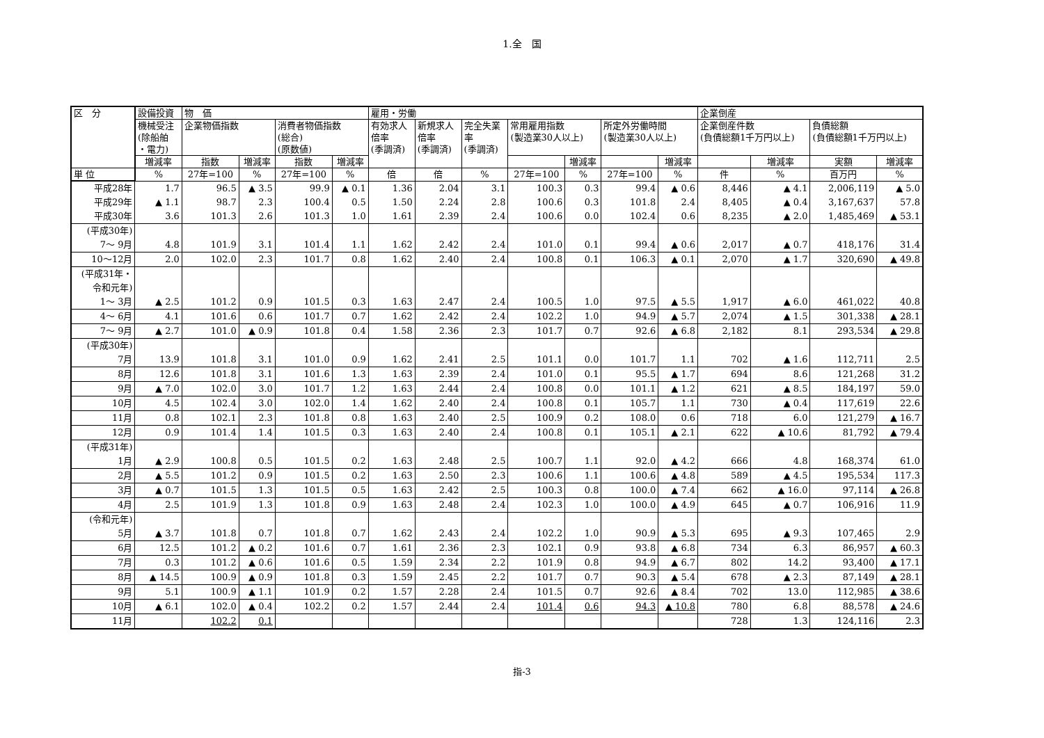1.全　国
| 区 分 | 設備投資 | 物 価 | | | | 雇用・労働 | | | | | | | 企業倒産 | | | |
| --- | --- | --- | --- | --- | --- | --- | --- | --- | --- | --- | --- | --- | --- | --- | --- | --- |
| | 機械受注 (除船舶 ・電力) | 企業物価指数 | | 消費者物価指数 (総合) (原数値) | | 有効求人 倍率 (季調済) | 新規求人 倍率 (季調済) | 完全失業 率 (季調済) | 常用雇用指数 (製造業30人以上) | | 所定外労働時間 (製造業30人以上) | | 企業倒産件数 (負債総額1千万円以上) | | 負債総額 (負債総額1千万円以上) | |
| | 増減率 | 指数 | 増減率 | 指数 | 増減率 | | | | | 増減率 | | 増減率 | | 増減率 | 実額 | 増減率 |
| 単 位 | % | 27年=100 | % | 27年=100 | % | 倍 | 倍 | % | 27年=100 | % | 27年=100 | % | 件 | % | 百万円 | % |
| 平成28年 | 1.7 | 96.5 | ▲ 3.5 | 99.9 | ▲ 0.1 | 1.36 | 2.04 | 3.1 | 100.3 | 0.3 | 99.4 | ▲ 0.6 | 8,446 | ▲ 4.1 | 2,006,119 | ▲ 5.0 |
| 平成29年 | ▲ 1.1 | 98.7 | 2.3 | 100.4 | 0.5 | 1.50 | 2.24 | 2.8 | 100.6 | 0.3 | 101.8 | 2.4 | 8,405 | ▲ 0.4 | 3,167,637 | 57.8 |
| 平成30年 | 3.6 | 101.3 | 2.6 | 101.3 | 1.0 | 1.61 | 2.39 | 2.4 | 100.6 | 0.0 | 102.4 | 0.6 | 8,235 | ▲ 2.0 | 1,485,469 | ▲ 53.1 |
| (平成30年) 7～ 9月 | 4.8 | 101.9 | 3.1 | 101.4 | 1.1 | 1.62 | 2.42 | 2.4 | 101.0 | 0.1 | 99.4 | ▲ 0.6 | 2,017 | ▲ 0.7 | 418,176 | 31.4 |
| 10～12月 | 2.0 | 102.0 | 2.3 | 101.7 | 0.8 | 1.62 | 2.40 | 2.4 | 100.8 | 0.1 | 106.3 | ▲ 0.1 | 2,070 | ▲ 1.7 | 320,690 | ▲ 49.8 |
| (平成31年・ 令和元年) 1～ 3月 | ▲ 2.5 | 101.2 | 0.9 | 101.5 | 0.3 | 1.63 | 2.47 | 2.4 | 100.5 | 1.0 | 97.5 | ▲ 5.5 | 1,917 | ▲ 6.0 | 461,022 | 40.8 |
| 4～ 6月 | 4.1 | 101.6 | 0.6 | 101.7 | 0.7 | 1.62 | 2.42 | 2.4 | 102.2 | 1.0 | 94.9 | ▲ 5.7 | 2,074 | ▲ 1.5 | 301,338 | ▲ 28.1 |
| 7～ 9月 | ▲ 2.7 | 101.0 | ▲ 0.9 | 101.8 | 0.4 | 1.58 | 2.36 | 2.3 | 101.7 | 0.7 | 92.6 | ▲ 6.8 | 2,182 | 8.1 | 293,534 | ▲ 29.8 |
| (平成30年) 7月 | 13.9 | 101.8 | 3.1 | 101.0 | 0.9 | 1.62 | 2.41 | 2.5 | 101.1 | 0.0 | 101.7 | 1.1 | 702 | ▲ 1.6 | 112,711 | 2.5 |
| 8月 | 12.6 | 101.8 | 3.1 | 101.6 | 1.3 | 1.63 | 2.39 | 2.4 | 101.0 | 0.1 | 95.5 | ▲ 1.7 | 694 | 8.6 | 121,268 | 31.2 |
| 9月 | ▲ 7.0 | 102.0 | 3.0 | 101.7 | 1.2 | 1.63 | 2.44 | 2.4 | 100.8 | 0.0 | 101.1 | ▲ 1.2 | 621 | ▲ 8.5 | 184,197 | 59.0 |
| 10月 | 4.5 | 102.4 | 3.0 | 102.0 | 1.4 | 1.62 | 2.40 | 2.4 | 100.8 | 0.1 | 105.7 | 1.1 | 730 | ▲ 0.4 | 117,619 | 22.6 |
| 11月 | 0.8 | 102.1 | 2.3 | 101.8 | 0.8 | 1.63 | 2.40 | 2.5 | 100.9 | 0.2 | 108.0 | 0.6 | 718 | 6.0 | 121,279 | ▲ 16.7 |
| 12月 | 0.9 | 101.4 | 1.4 | 101.5 | 0.3 | 1.63 | 2.40 | 2.4 | 100.8 | 0.1 | 105.1 | ▲ 2.1 | 622 | ▲ 10.6 | 81,792 | ▲ 79.4 |
| (平成31年) 1月 | ▲ 2.9 | 100.8 | 0.5 | 101.5 | 0.2 | 1.63 | 2.48 | 2.5 | 100.7 | 1.1 | 92.0 | ▲ 4.2 | 666 | 4.8 | 168,374 | 61.0 |
| 2月 | ▲ 5.5 | 101.2 | 0.9 | 101.5 | 0.2 | 1.63 | 2.50 | 2.3 | 100.6 | 1.1 | 100.6 | ▲ 4.8 | 589 | ▲ 4.5 | 195,534 | 117.3 |
| 3月 | ▲ 0.7 | 101.5 | 1.3 | 101.5 | 0.5 | 1.63 | 2.42 | 2.5 | 100.3 | 0.8 | 100.0 | ▲ 7.4 | 662 | ▲ 16.0 | 97,114 | ▲ 26.8 |
| 4月 | 2.5 | 101.9 | 1.3 | 101.8 | 0.9 | 1.63 | 2.48 | 2.4 | 102.3 | 1.0 | 100.0 | ▲ 4.9 | 645 | ▲ 0.7 | 106,916 | 11.9 |
| (令和元年) 5月 | ▲ 3.7 | 101.8 | 0.7 | 101.8 | 0.7 | 1.62 | 2.43 | 2.4 | 102.2 | 1.0 | 90.9 | ▲ 5.3 | 695 | ▲ 9.3 | 107,465 | 2.9 |
| 6月 | 12.5 | 101.2 | ▲ 0.2 | 101.6 | 0.7 | 1.61 | 2.36 | 2.3 | 102.1 | 0.9 | 93.8 | ▲ 6.8 | 734 | 6.3 | 86,957 | ▲ 60.3 |
| 7月 | 0.3 | 101.2 | ▲ 0.6 | 101.6 | 0.5 | 1.59 | 2.34 | 2.2 | 101.9 | 0.8 | 94.9 | ▲ 6.7 | 802 | 14.2 | 93,400 | ▲ 17.1 |
| 8月 | ▲ 14.5 | 100.9 | ▲ 0.9 | 101.8 | 0.3 | 1.59 | 2.45 | 2.2 | 101.7 | 0.7 | 90.3 | ▲ 5.4 | 678 | ▲ 2.3 | 87,149 | ▲ 28.1 |
| 9月 | 5.1 | 100.9 | ▲ 1.1 | 101.9 | 0.2 | 1.57 | 2.28 | 2.4 | 101.5 | 0.7 | 92.6 | ▲ 8.4 | 702 | 13.0 | 112,985 | ▲ 38.6 |
| 10月 | ▲ 6.1 | 102.0 | ▲ 0.4 | 102.2 | 0.2 | 1.57 | 2.44 | 2.4 | 101.4 | 0.6 | 94.3 | ▲ 10.8 | 780 | 6.8 | 88,578 | ▲ 24.6 |
| 11月 | | 102.2 | 0.1 | | | | | | | | | | 728 | 1.3 | 124,116 | 2.3 |
指-3